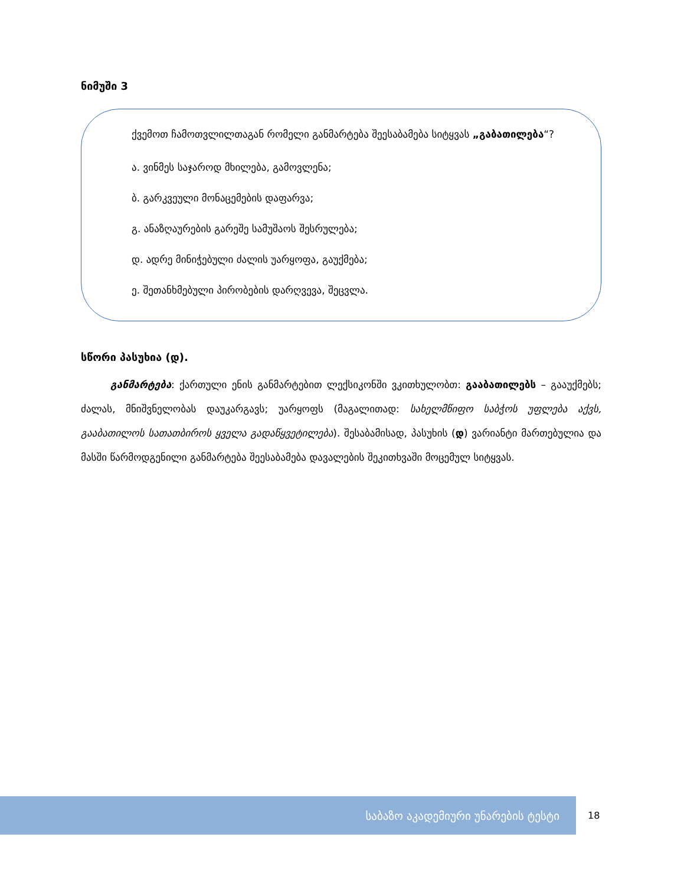ნიმუში 3
ქვემოთ ჩამოთვლილთაგან რომელი განმარტება შეესაბამება სიტყვას „გაბათილება“?
ა. ვინმეს საჯაროდ მხილება, გამოვლენა;
ბ. გარკვეული მონაცემების დაფარვა;
გ. ანაზღაურების გარეშე სამუშაოს შესრულება;
დ. ადრე მინიჭებული ძალის უარყოფა, გაუქმება;
ე. შეთანხმებული პირობების დარღვევა, შეცვლა.
სწორი პასუხია (დ).
განმარტება: ქართული ენის განმარტებით ლექსიკონში ვკითხულობთ: გააბათილებს – გააუქმებს; ძალას, მნიშვნელობას დაუკარგავს; უარყოფს (მაგალითად: სახელმწიფო საბჭოს უფლება აქვს, გააბათილოს სათათბიროს ყველა გადაწყვეტილება). შესაბამისად, პასუხის (დ) ვარიანტი მართებულია და მასში წარმოდგენილი განმარტება შეესაბამება დავალების შეკითხვაში მოცემულ სიტყვას.
საბაზო აკადემიური უნარების ტესტი
18